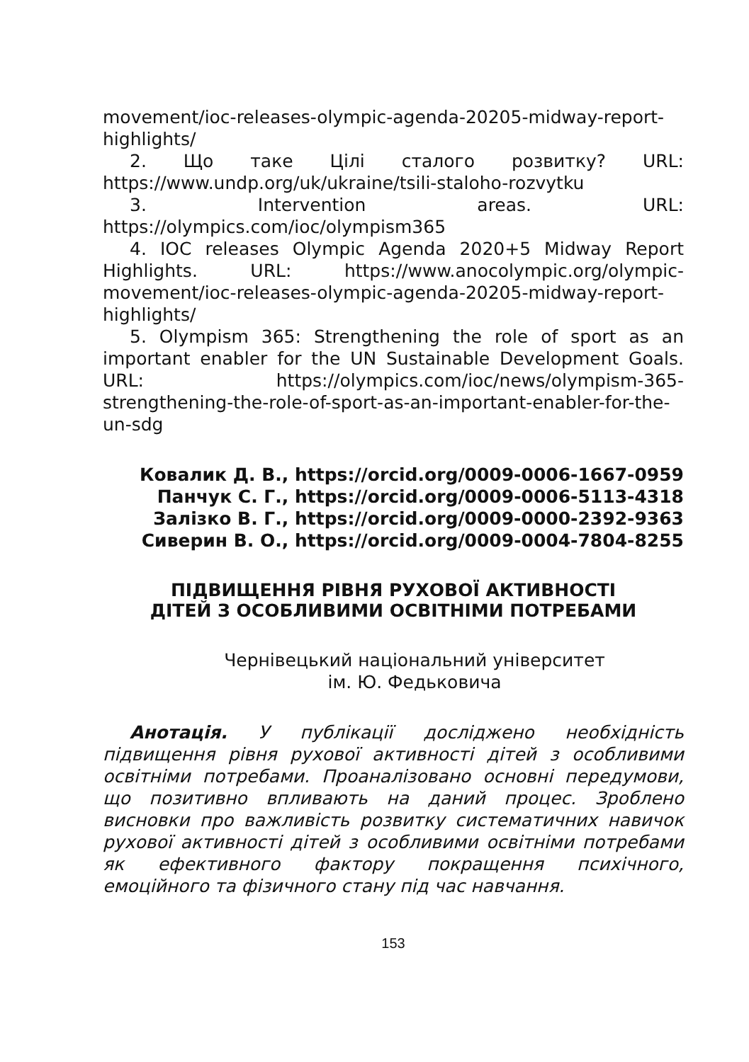movement/ioc-releases-olympic-agenda-20205-midway-report-highlights/
2. Що таке Цілі сталого розвитку? URL: https://www.undp.org/uk/ukraine/tsili-staloho-rozvytku
3. Intervention areas. URL: https://olympics.com/ioc/olympism365
4. IOC releases Olympic Agenda 2020+5 Midway Report Highlights. URL: https://www.anocolympic.org/olympic-movement/ioc-releases-olympic-agenda-20205-midway-report-highlights/
5. Olympism 365: Strengthening the role of sport as an important enabler for the UN Sustainable Development Goals. URL: https://olympics.com/ioc/news/olympism-365-strengthening-the-role-of-sport-as-an-important-enabler-for-the-un-sdg
Ковалик Д. В., https://orcid.org/0009-0006-1667-0959
Панчук С. Г., https://orcid.org/0009-0006-5113-4318
Залізко В. Г., https://orcid.org/0009-0000-2392-9363
Сиверин В. О., https://orcid.org/0009-0004-7804-8255
ПІДВИЩЕННЯ РІВНЯ РУХОВОЇ АКТИВНОСТІ
ДІТЕЙ З ОСОБЛИВИМИ ОСВІТНІМИ ПОТРЕБАМИ
Чернівецький національний університет
ім. Ю. Федьковича
Анотація. У публікації досліджено необхідність підвищення рівня рухової активності дітей з особливими освітніми потребами. Проаналізовано основні передумови, що позитивно впливають на даний процес. Зроблено висновки про важливість розвитку систематичних навичок рухової активності дітей з особливими освітніми потребами як ефективного фактору покращення психічного, емоційного та фізичного стану під час навчання.
153